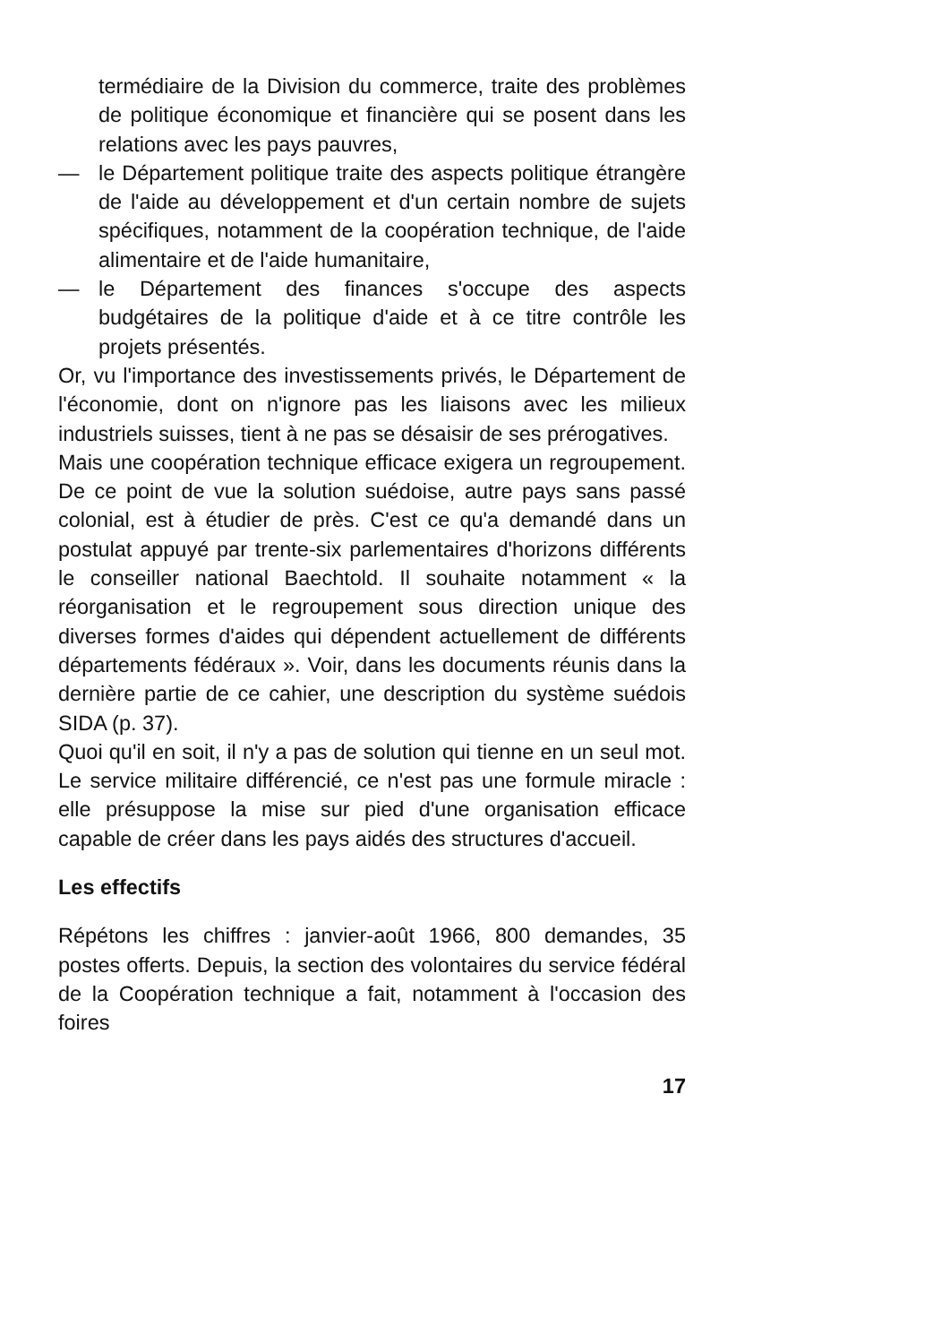termédiaire de la Division du commerce, traite des problèmes de politique économique et financière qui se posent dans les relations avec les pays pauvres,
— le Département politique traite des aspects politique étrangère de l'aide au développement et d'un certain nombre de sujets spécifiques, notamment de la coopération technique, de l'aide alimentaire et de l'aide humanitaire,
— le Département des finances s'occupe des aspects budgétaires de la politique d'aide et à ce titre contrôle les projets présentés.
Or, vu l'importance des investissements privés, le Département de l'économie, dont on n'ignore pas les liaisons avec les milieux industriels suisses, tient à ne pas se désaisir de ses prérogatives.
Mais une coopération technique efficace exigera un regroupement. De ce point de vue la solution suédoise, autre pays sans passé colonial, est à étudier de près. C'est ce qu'a demandé dans un postulat appuyé par trente-six parlementaires d'horizons différents le conseiller national Baechtold. Il souhaite notamment « la réorganisation et le regroupement sous direction unique des diverses formes d'aides qui dépendent actuellement de différents départements fédéraux ». Voir, dans les documents réunis dans la dernière partie de ce cahier, une description du système suédois SIDA (p. 37).
Quoi qu'il en soit, il n'y a pas de solution qui tienne en un seul mot. Le service militaire différencié, ce n'est pas une formule miracle : elle présuppose la mise sur pied d'une organisation efficace capable de créer dans les pays aidés des structures d'accueil.
Les effectifs
Répétons les chiffres : janvier-août 1966, 800 demandes, 35 postes offerts. Depuis, la section des volontaires du service fédéral de la Coopération technique a fait, notamment à l'occasion des foires
17